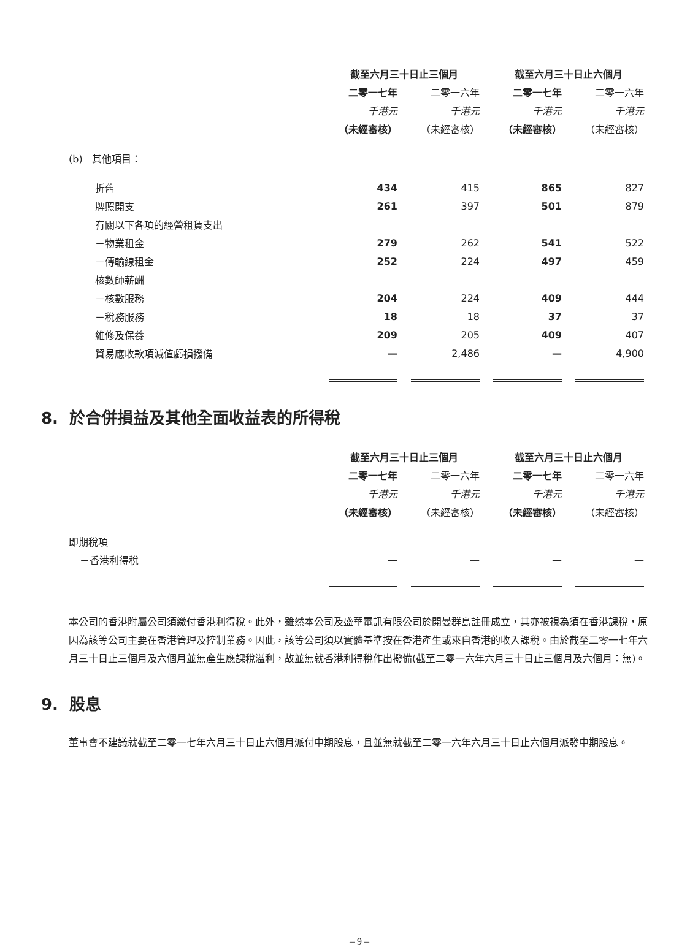| | 截至六月三十日止三個月 | | | | 截至六月三十日止六個月 | | |
| | 二零一七年 | | 二零一六年 | | 二零一七年 | | 二零一六年 |
| | 千港元 | | 千港元 | | 千港元 | | 千港元 |
| | （未經審核） | | （未經審核） | | （未經審核） | | （未經審核） |
| (b) 其他項目： | | | | | | | |
| 折舊 | 434 | | 415 | | 865 | | 827 |
| 牌照開支 | 261 | | 397 | | 501 | | 879 |
| 有關以下各項的經營租賃支出 | | | | | | | |
| －物業租金 | 279 | | 262 | | 541 | | 522 |
| －傳輸線租金 | 252 | | 224 | | 497 | | 459 |
| 核數師薪酬 | | | | | | | |
| －核數服務 | 204 | | 224 | | 409 | | 444 |
| －稅務服務 | 18 | | 18 | | 37 | | 37 |
| 維修及保養 | 209 | | 205 | | 409 | | 407 |
| 貿易應收款項減值虧損撥備 | — | | 2,486 | | — | | 4,900 |
8. 於合併損益及其他全面收益表的所得稅
| | 截至六月三十日止三個月 | | | | 截至六月三十日止六個月 | | |
| | 二零一七年 | | 二零一六年 | | 二零一七年 | | 二零一六年 |
| | 千港元 | | 千港元 | | 千港元 | | 千港元 |
| | （未經審核） | | （未經審核） | | （未經審核） | | （未經審核） |
| 即期稅項 | | | | | | | |
| －香港利得稅 | — | | — | | — | | — |
本公司的香港附屬公司須繳付香港利得稅。此外，雖然本公司及盛華電訊有限公司於開曼群島註冊成立，其亦被視為須在香港課稅，原因為該等公司主要在香港管理及控制業務。因此，該等公司須以實體基準按在香港產生或來自香港的收入課稅。由於截至二零一七年六月三十日止三個月及六個月並無產生應課稅溢利，故並無就香港利得稅作出撥備(截至二零一六年六月三十日止三個月及六個月：無)。
9. 股息
董事會不建議就截至二零一七年六月三十日止六個月派付中期股息，且並無就截至二零一六年六月三十日止六個月派發中期股息。
– 9 –